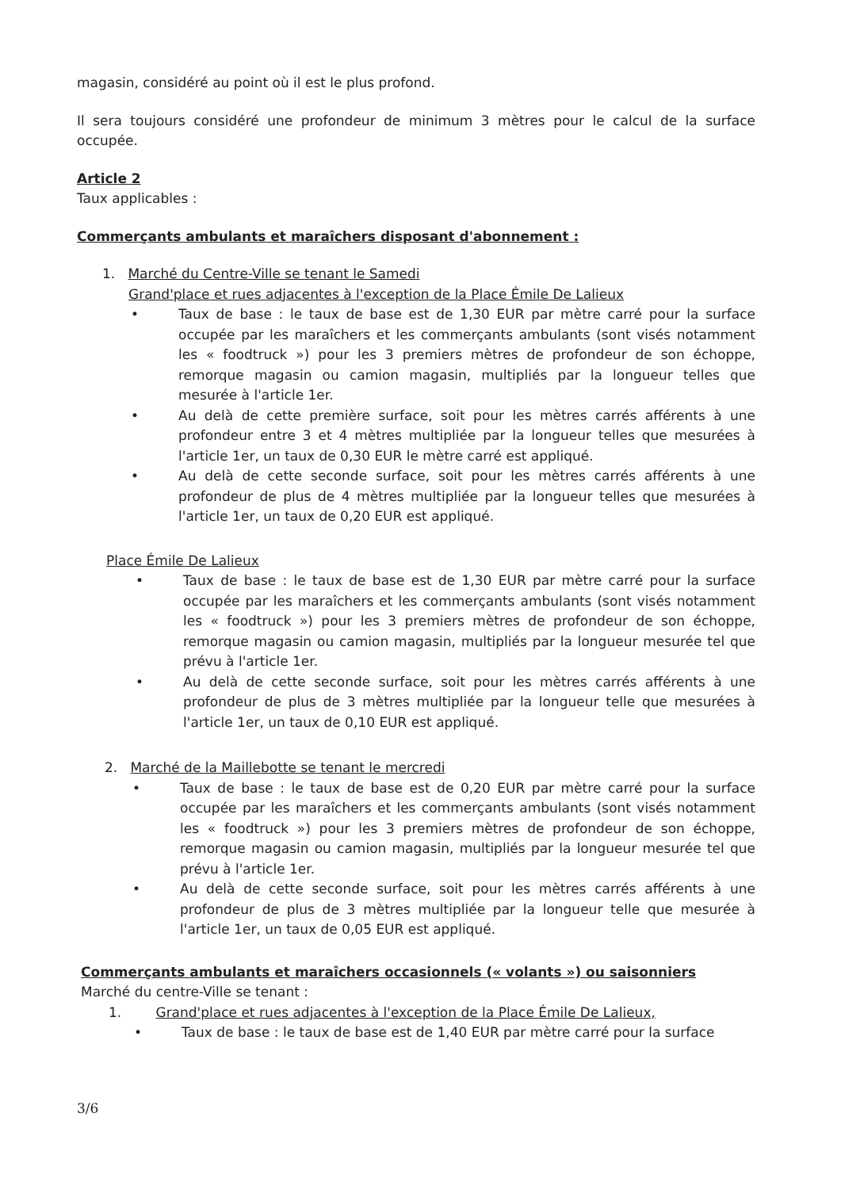magasin, considéré au point où il est le plus profond.
Il sera toujours considéré une profondeur de minimum 3 mètres pour le calcul de la surface occupée.
Article 2
Taux applicables :
Commerçants ambulants et maraîchers disposant d'abonnement :
1. Marché du Centre-Ville se tenant le Samedi
Grand'place et rues adjacentes à l'exception de la Place Émile De Lalieux
• Taux de base : le taux de base est de 1,30 EUR par mètre carré pour la surface occupée par les maraîchers et les commerçants ambulants (sont visés notamment les « foodtruck ») pour les 3 premiers mètres de profondeur de son échoppe, remorque magasin ou camion magasin, multipliés par la longueur telles que mesurée à l'article 1er.
• Au delà de cette première surface, soit pour les mètres carrés afférents à une profondeur entre 3 et 4 mètres multipliée par la longueur telles que mesurées à l'article 1er, un taux de 0,30 EUR le mètre carré est appliqué.
• Au delà de cette seconde surface, soit pour les mètres carrés afférents à une profondeur de plus de 4 mètres multipliée par la longueur telles que mesurées à l'article 1er, un taux de 0,20 EUR est appliqué.
Place Émile De Lalieux
• Taux de base : le taux de base est de 1,30 EUR par mètre carré pour la surface occupée par les maraîchers et les commerçants ambulants (sont visés notamment les « foodtruck ») pour les 3 premiers mètres de profondeur de son échoppe, remorque magasin ou camion magasin, multipliés par la longueur mesurée tel que prévu à l'article 1er.
• Au delà de cette seconde surface, soit pour les mètres carrés afférents à une profondeur de plus de 3 mètres multipliée par la longueur telle que mesurées à l'article 1er, un taux de 0,10 EUR est appliqué.
2. Marché de la Maillebotte se tenant le mercredi
• Taux de base : le taux de base est de 0,20 EUR par mètre carré pour la surface occupée par les maraîchers et les commerçants ambulants (sont visés notamment les « foodtruck ») pour les 3 premiers mètres de profondeur de son échoppe, remorque magasin ou camion magasin, multipliés par la longueur mesurée tel que prévu à l'article 1er.
• Au delà de cette seconde surface, soit pour les mètres carrés afférents à une profondeur de plus de 3 mètres multipliée par la longueur telle que mesurée à l'article 1er, un taux de 0,05 EUR est appliqué.
Commerçants ambulants et maraîchers occasionnels (« volants ») ou saisonniers
Marché du centre-Ville se tenant :
1. Grand'place et rues adjacentes à l'exception de la Place Émile De Lalieux,
• Taux de base : le taux de base est de 1,40 EUR par mètre carré pour la surface
3/6